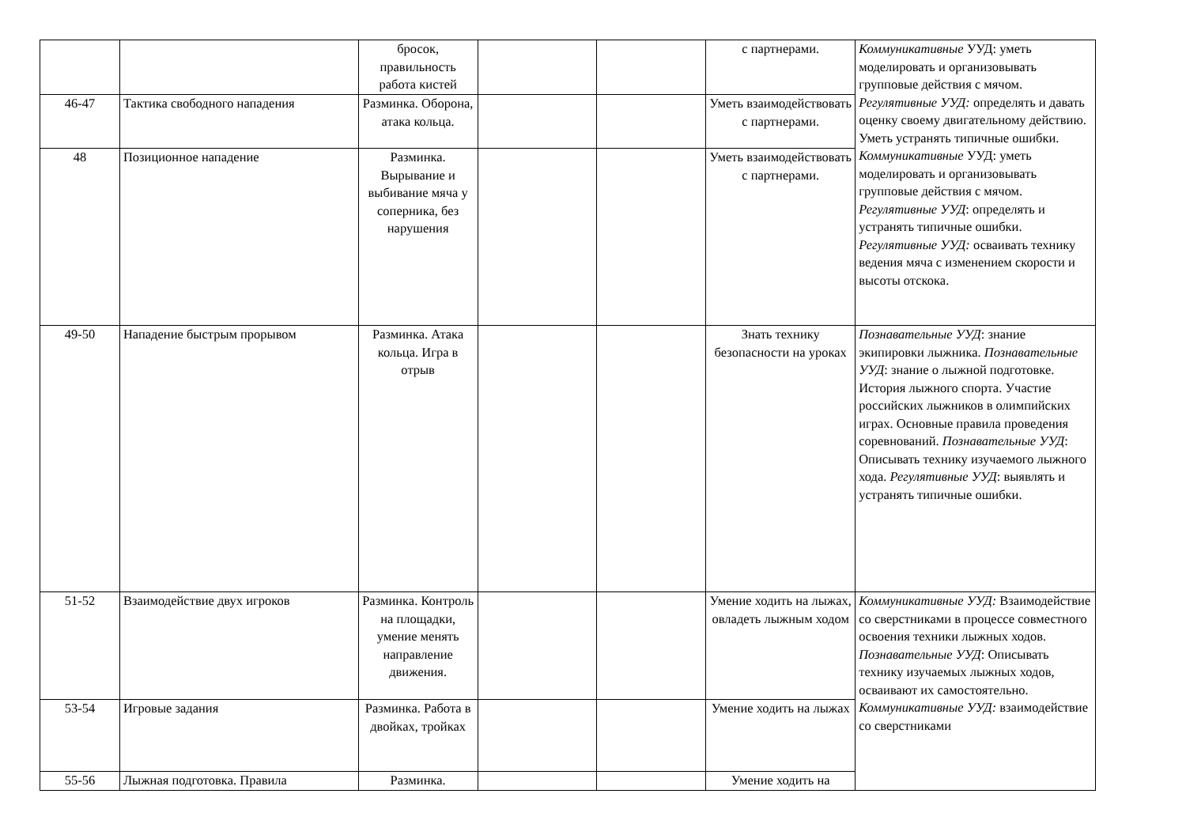| | | бросок, правильность работа кистей | | | с партнерами. | Коммуникативные УУД: уметь моделировать и организовывать групповые действия с мячом. Регулятивные УУД: определять и давать оценку своему двигательному действию. Уметь устранять типичные ошибки. Коммуникативные УУД: уметь моделировать и организовывать групповые действия с мячом. Регулятивные УУД : определять и устранять типичные ошибки. Регулятивные УУД: осваивать технику ведения мяча с изменением скорости и высоты отскока. |
| 46-47 | Тактика свободного нападения | Разминка. Оборона, атака кольца. | | | Уметь взаимодействовать с партнерами. | |
| 48 | Позиционное нападение | Разминка. Вырывание и выбивание мяча у соперника, без нарушения | | | Уметь взаимодействовать с партнерами. | |
| 49-50 | Нападение быстрым прорывом | Разминка. Атака кольца. Игра в отрыв | | | Знать технику безопасности на уроках | Познавательные УУД : знание экипировки лыжника. Познавательные УУД : знание о лыжной подготовке. История лыжного спорта. Участие российских лыжников в олимпийских играх. Основные правила проведения соревнований. Познавательные УУД : Описывать технику изучаемого лыжного хода. Регулятивные УУД : выявлять и устранять типичные ошибки. |
| 51-52 | Взаимодействие двух игроков | Разминка. Контроль на площадки, умение менять направление движения. | | | Умение ходить на лыжах, овладеть лыжным ходом | Коммуникативные УУД: Взаимодействие со сверстниками в процессе совместного освоения техники лыжных ходов. Познавательные УУД : Описывать технику изучаемых лыжных ходов, осваивают их самостоятельно. Коммуникативные УУД: взаимодействие со сверстниками |
| 53-54 | Игровые задания | Разминка. Работа в двойках, тройках | | | Умение ходить на лыжах | |
| 55-56 | Лыжная подготовка. Правила | Разминка. | | | Умение ходить на | |